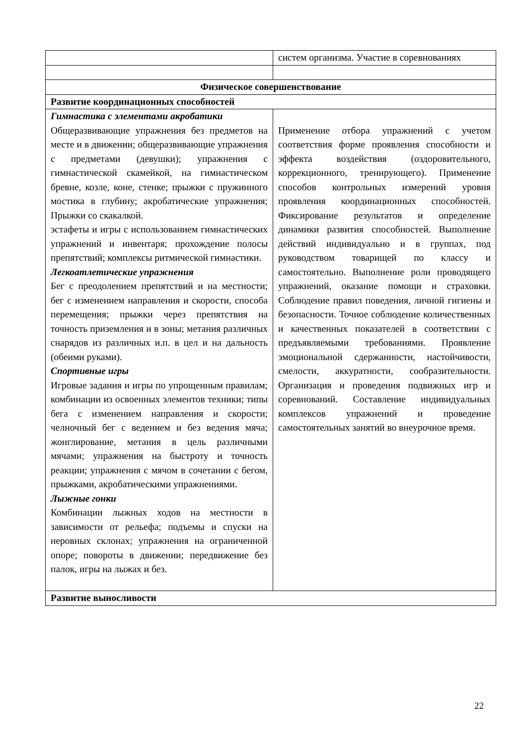| | систем организма. Участие в соревнованиях |
| Физическое совершенствование | |
| Развитие координационных способностей | |
| Гимнастика с элементами акробатики Общеразвивающие упражнения без предметов на месте и в движении; общеразвивающие упражнения с предметами (девушки); упражнения с гимнастической скамейкой, на гимнастическом бревне, козле, коне, стенке; прыжки с пружинного мостика в глубину; акробатические упражнения; Прыжки со скакалкой. эстафеты и игры с использованием гимнастических упражнений и инвентаря; прохождение полосы препятствий; комплексы ритмической гимнастики. Легкоатлетические упражнения Бег с преодолением препятствий и на местности; бег с изменением направления и скорости, способа перемещения; прыжки через препятствия на точность приземления и в зоны; метания различных снарядов из различных и.п. в цел и на дальность (обеими руками). Спортивные игры Игровые задания и игры по упрощенным правилам; комбинации из освоенных элементов техники; типы бега с изменением направления и скорости; челночный бег с ведением и без ведения мяча; жонглирование, метания в цель различными мячами; упражнения на быстроту и точность реакции; упражнения с мячом в сочетании с бегом, прыжками, акробатическими упражнениями. Лыжные гонки Комбинации лыжных ходов на местности в зависимости от рельефа; подъемы и спуски на неровных склонах; упражнения на ограниченной опоре; повороты в движении; передвижение без палок, игры на лыжах и без. | Применение отбора упражнений с учетом соответствия форме проявления способности и эффекта воздействия (оздоровительного, коррекционного, тренирующего). Применение способов контрольных измерений уровня проявления координационных способностей. Фиксирование результатов и определение динамики развития способностей. Выполнение действий индивидуально и в группах, под руководством товарищей по классу и самостоятельно. Выполнение роли проводящего упражнений, оказание помощи и страховки. Соблюдение правил поведения, личной гигиены и безопасности. Точное соблюдение количественных и качественных показателей в соответствии с предъявляемыми требованиями. Проявление эмоциональной сдержанности, настойчивости, смелости, аккуратности, сообразительности. Организация и проведения подвижных игр и соревнований. Составление индивидуальных комплексов упражнений и проведение самостоятельных занятий во внеурочное время. |
| Развитие выносливости | |
22